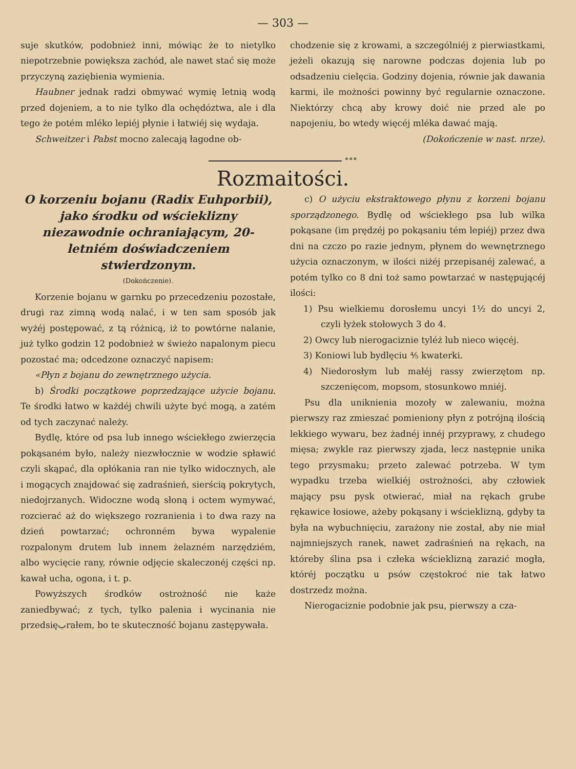— 303 —
suje skutków, podobnież inni, mówiąc że to nietylko niepotrzebnie powiększa zachód, ale nawet stać się może przyczyną zaziębienia wymienia.
Haubner jednak radzi obmywać wymię letnią wodą przed dojeniem, a to nie tylko dla ochędóztwa, ale i dla tego że potém mléko lepiéj płynie i łatwiéj się wydaja.
Schweitzer i Pabst mocno zalecają łagodne ob-
chodzenie się z krowami, a szczególniéj z pierwiastkami, jeżeli okazują się narowne podczas dojenia lub po odsadzeniu cielęcia. Godziny dojenia, równie jak dawania karmi, ile możności powinny być regularnie oznaczone. Niektórzy chcą aby krowy doić nie przed ale po napojeniu, bo wtedy więcéj mléka dawać mają.
(Dokończenie w nast. nrze).
∘∘∘
Rozmaitości.
O korzeniu bojanu (Radix Euhporbii), jako środku od wścieklizny niezawodnie ochraniającym, 20-letniém doświadczeniem stwierdzonym.
(Dokończenie).
Korzenie bojanu w garnku po przecedzeniu pozostałe, drugi raz zimną wodą nalać, i w ten sam sposób jak wyżéj postępować, z tą różnicą, iż to powtórne nalanie, już tylko godzin 12 podobnież w świeżo napalonym piecu pozostać ma; odcedzone oznaczyć napisem:
«Płyn z bojanu do zewnętrznego użycia.
b) Środki początkowe poprzedzające użycie bojanu. Te środki łatwo w każdéj chwili użyte być mogą, a zatém od tych zaczynać należy.
Bydlę, które od psa lub innego wściekłego zwierzęcia pokąsaném było, należy niezwłocznie w wodzie spławić czyli skąpać, dla opłókania ran nie tylko widocznych, ale i mogących znajdować się zadraśnień, sierścią pokrytych, niedojrzanych. Widoczne wodą słoną i octem wymywać, rozcierać aż do większego rozranienia i to dwa razy na dzień powtarzać; ochronném bywa wypalenie rozpalonym drutem lub innem żelazném narzędziém, albo wycięcie rany, równie odjęcie skaleczonéj części np. kawał ucha, ogona, i t. p.
Powyższych środków ostrożność nie każe zaniedbywać; z tych, tylko palenia i wycinania nie przedsięبrałem, bo te skuteczność bojanu zastępywała.
c) O użyciu ekstraktowego płynu z korzeni bojanu sporządzonego. Bydlę od wściekłego psa lub wilka pokąsane (im prędzéj po pokąsaniu tém lepiéj) przez dwa dni na czczo po razie jednym, płynem do wewnętrznego użycia oznaczonym, w ilości niżéj przepisanéj zalewać, a potém tylko co 8 dni toż samo powtarzać w następującéj ilości:
1) Psu wielkiemu dorosłemu uncyi 1½ do uncyi 2, czyli łyżek stołowych 3 do 4.
2) Owcy lub nierogaciznie tyléż lub nieco więcéj.
3) Koniowi lub bydlęciu ⅘ kwaterki.
4) Niedorosłym lub małéj rassy zwierzętom np. szczenięcom, mopsom, stosunkowo mniéj.
Psu dla uniknienia mozoły w zalewaniu, można pierwszy raz zmieszać pomieniony płyn z potrójną ilością lekkiego wywaru, bez żadnéj innéj przyprawy, z chudego mięsa; zwykle raz pierwszy zjada, lecz następnie unika tego przysmaku; przeto zalewać potrzeba. W tym wypadku trzeba wielkiéj ostrożności, aby człowiek mający psu pysk otwierać, miał na rękach grube rękawice łosiowe, ażeby pokąsany i wścieklizną, gdyby ta była na wybuchnięciu, zarażony nie został, aby nie miał najmniejszych ranek, nawet zadraśnień na rękach, na któreby ślina psa i człeka wścieklizną zarazić mogła, któréj początku u psów częstokroć nie tak łatwo dostrzedz można.
Nierogaciznie podobnie jak psu, pierwszy a cza-